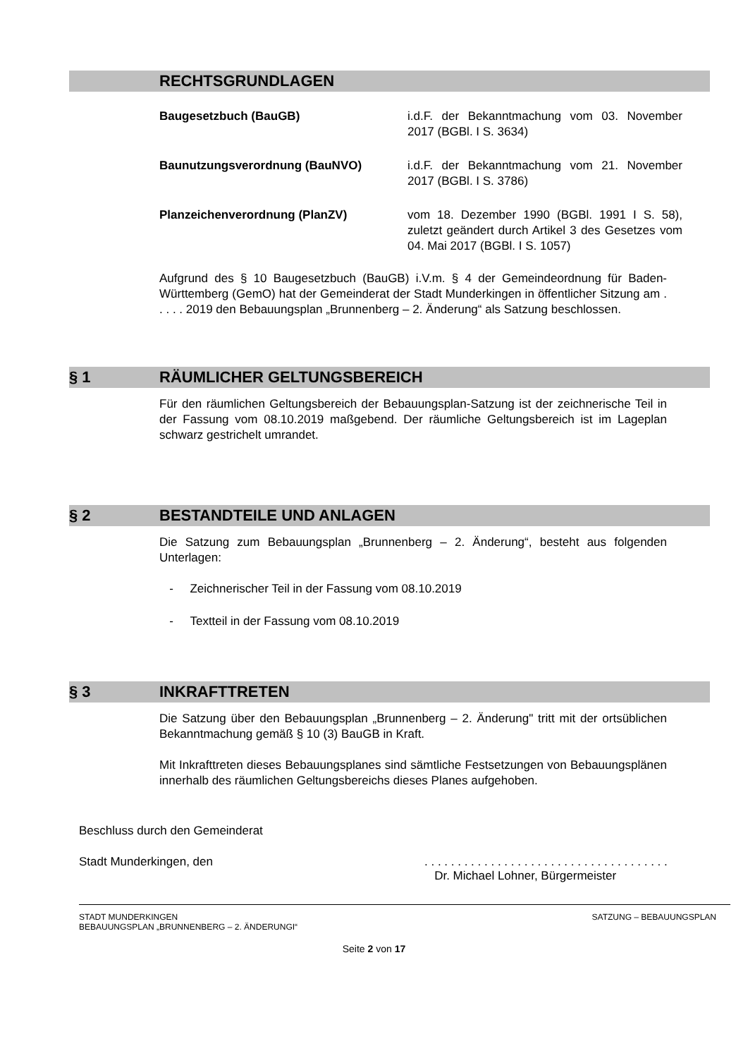RECHTSGRUNDLAGEN
Baugesetzbuch (BauGB) i.d.F. der Bekanntmachung vom 03. November 2017 (BGBl. I S. 3634)
Baunutzungsverordnung (BauNVO) i.d.F. der Bekanntmachung vom 21. November 2017 (BGBl. I S. 3786)
Planzeichenverordnung (PlanZV) vom 18. Dezember 1990 (BGBl. 1991 I S. 58), zuletzt geändert durch Artikel 3 des Gesetzes vom 04. Mai 2017 (BGBl. I S. 1057)
Aufgrund des § 10 Baugesetzbuch (BauGB) i.V.m. § 4 der Gemeindeordnung für Baden-Württemberg (GemO) hat der Gemeinderat der Stadt Munderkingen in öffentlicher Sitzung am . . . . . 2019 den Bebauungsplan „Brunnenberg – 2. Änderung“ als Satzung beschlossen.
§ 1 RÄUMLICHER GELTUNGSBEREICH
Für den räumlichen Geltungsbereich der Bebauungsplan-Satzung ist der zeichnerische Teil in der Fassung vom 08.10.2019 maßgebend. Der räumliche Geltungsbereich ist im Lageplan schwarz gestrichelt umrandet.
§ 2 BESTANDTEILE UND ANLAGEN
Die Satzung zum Bebauungsplan „Brunnenberg – 2. Änderung“, besteht aus folgenden Unterlagen:
- Zeichnerischer Teil in der Fassung vom 08.10.2019
- Textteil in der Fassung vom 08.10.2019
§ 3 INKRAFTTRETEN
Die Satzung über den Bebauungsplan „Brunnenberg – 2. Änderung" tritt mit der ortsüblichen Bekanntmachung gemäß § 10 (3) BauGB in Kraft.
Mit Inkrafttreten dieses Bebauungsplanes sind sämtliche Festsetzungen von Bebauungsplänen innerhalb des räumlichen Geltungsbereichs dieses Planes aufgehoben.
Beschluss durch den Gemeinderat
Stadt Munderkingen, den . . . . . . . . . . . . . . . . . . . . . . . . . . . . . . . . . . . . .
Dr. Michael Lohner, Bürgermeister
STADT MUNDERKINGEN
BEBAUUNGSPLAN „BRUNNENBERG – 2. ÄNDERUNGI“
SATZUNG – BEBAUUNGSPLAN
Seite 2 von 17